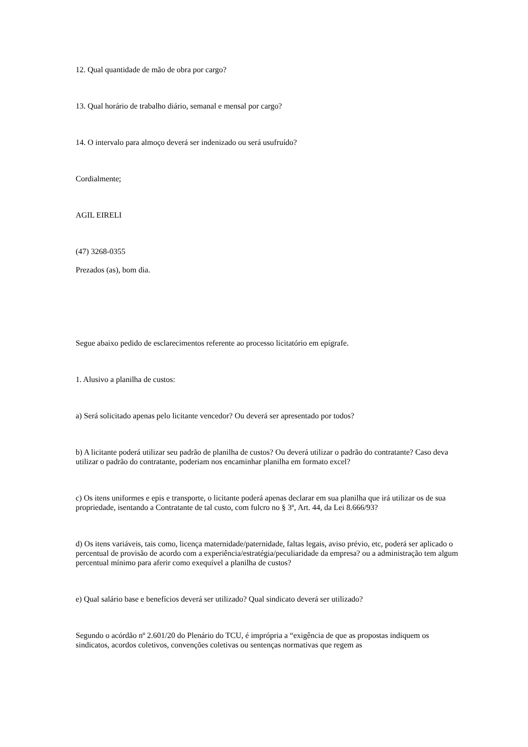12. Qual quantidade de mão de obra por cargo?
13. Qual horário de trabalho diário, semanal e mensal por cargo?
14. O intervalo para almoço deverá ser indenizado ou será usufruído?
Cordialmente;
AGIL EIRELI
(47) 3268-0355
Prezados (as), bom dia.
Segue abaixo pedido de esclarecimentos referente ao processo licitatório em epígrafe.
1. Alusivo a planilha de custos:
a) Será solicitado apenas pelo licitante vencedor? Ou deverá ser apresentado por todos?
b) A licitante poderá utilizar seu padrão de planilha de custos? Ou deverá utilizar o padrão do contratante? Caso deva utilizar o padrão do contratante, poderiam nos encaminhar planilha em formato excel?
c) Os itens uniformes e epis e transporte, o licitante poderá apenas declarar em sua planilha que irá utilizar os de sua propriedade, isentando a Contratante de tal custo, com fulcro no § 3º, Art. 44, da Lei 8.666/93?
d) Os itens variáveis, tais como, licença maternidade/paternidade, faltas legais, aviso prévio, etc, poderá ser aplicado o percentual de provisão de acordo com a experiência/estratégia/peculiaridade da empresa? ou a administração tem algum percentual mínimo para aferir como exequível a planilha de custos?
e) Qual salário base e benefícios deverá ser utilizado? Qual sindicato deverá ser utilizado?
Segundo o acórdão nº 2.601/20 do Plenário do TCU, é imprópria a “exigência de que as propostas indiquem os sindicatos, acordos coletivos, convenções coletivas ou sentenças normativas que regem as